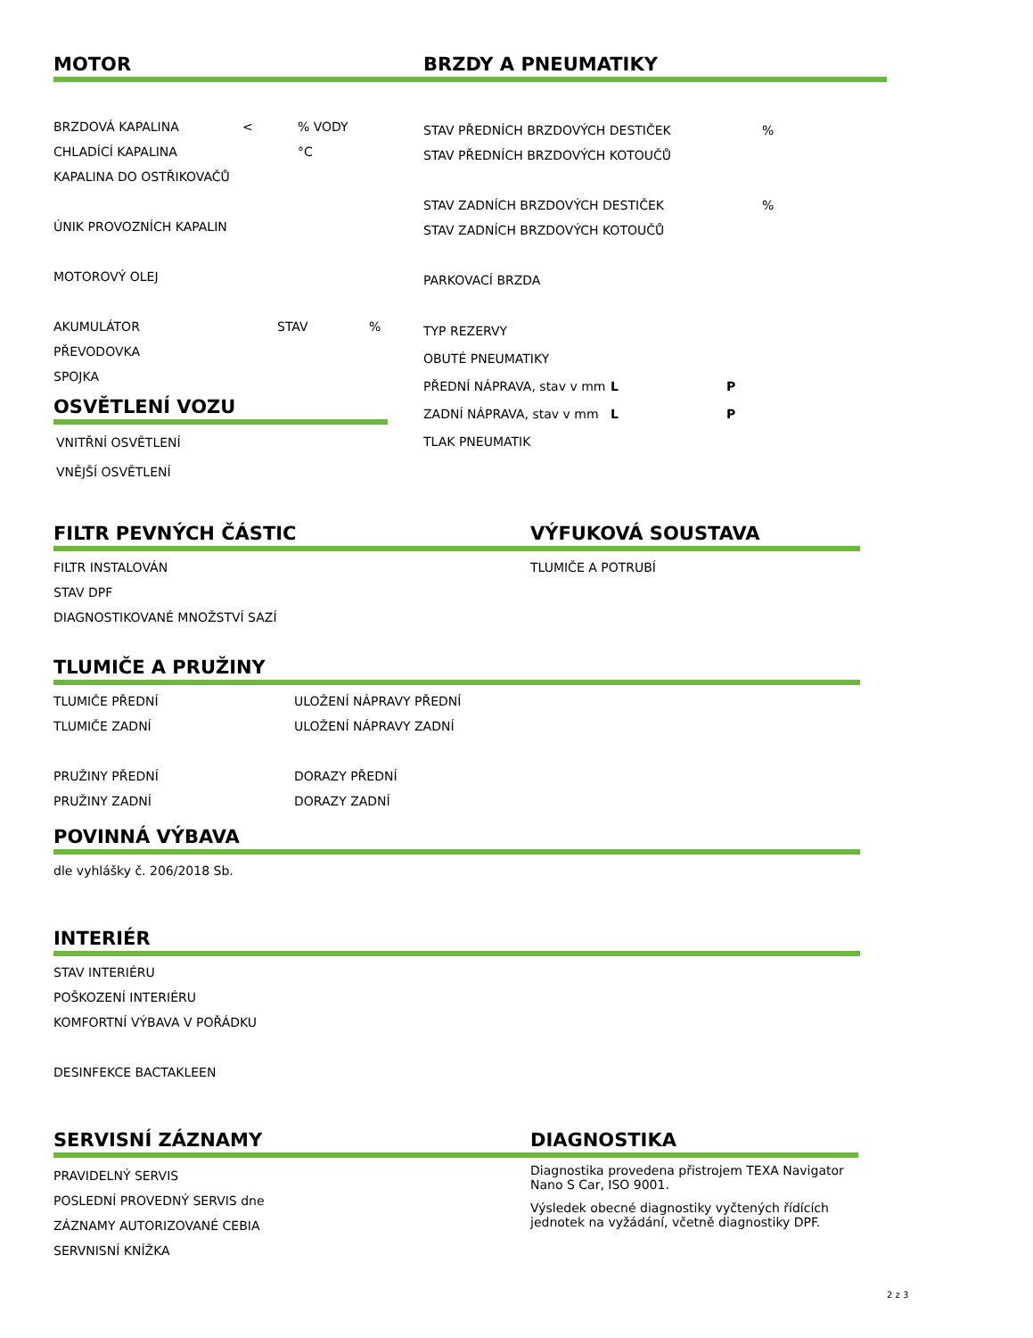MOTOR
BRZDOVÁ KAPALINA <% VODY
CHLADÍCÍ KAPALINA °C
KAPALINA DO OSTŘIKOVAČŮ
ÚNIK PROVOZNÍCH KAPALIN
MOTOROVÝ OLEJ
AKUMULÁTOR STAV%
PŘEVODOVKA
SPOJKA
OSVĚTLENÍ VOZU
VNITŘNÍ OSVĚTLENÍ
VNĚJŠÍ OSVĚTLENÍ
BRZDY A PNEUMATIKY
STAV PŘEDNÍCH BRZDOVÝCH DESTIČEK%
STAV PŘEDNÍCH BRZDOVÝCH KOTOUČŮ
STAV ZADNÍCH BRZDOVÝCH DESTIČEK%
STAV ZADNÍCH BRZDOVÝCH KOTOUČŮ
PARKOVACÍ BRZDA
TYP REZERVY
OBUTÉ PNEUMATIKY
PŘEDNÍ NÁPRAVA, stav v mm L P
ZADNÍ NÁPRAVA, stav v mm L P
TLAK PNEUMATIK
FILTR PEVNÝCH ČÁSTIC
FILTR INSTALOVÁN
STAV DPF
DIAGNOSTIKOVANÉ MNOŽSTVÍ SAZÍ
VÝFUKOVÁ SOUSTAVA
TLUMIČE A POTRUBÍ
TLUMIČE A PRUŽINY
TLUMIČE PŘEDNÍ ULOŽENÍ NÁPRAVY PŘEDNÍ
TLUMIČE ZADNÍ ULOŽENÍ NÁPRAVY ZADNÍ
PRUŽINY PŘEDNÍ DORAZY PŘEDNÍ
PRUŽINY ZADNÍ DORAZY ZADNÍ
POVINNÁ VÝBAVA
dle vyhlášky č. 206/2018 Sb.
INTERIÉR
STAV INTERIÉRU
POŠKOZENÍ INTERIÉRU
KOMFORTNÍ VÝBAVA V POŘÁDKU
DESINFEKCE BACTAKLEEN
SERVISNÍ ZÁZNAMY
PRAVIDELNÝ SERVIS
POSLEDNÍ PROVEDNÝ SERVIS dne
ZÁZNAMY AUTORIZOVANÉ CEBIA
SERVNISNÍ KNÍŽKA
DIAGNOSTIKA
Diagnostika provedena přistrojem TEXA Navigator Nano S Car, ISO 9001.
Výsledek obecné diagnostiky vyčtených řídících jednotek na vyžádání, včetně diagnostiky DPF.
2 z 3